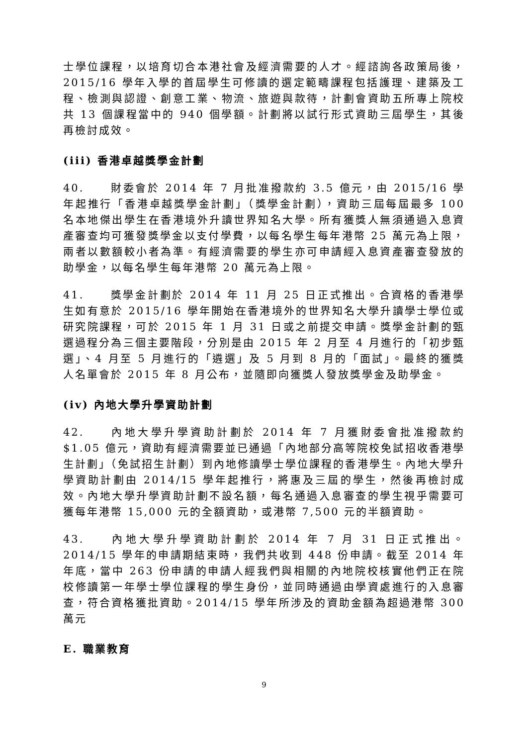士學位課程，以培育切合本港社會及經濟需要的人才。經諮詢各政策局後，2015/16 學年入學的首屆學生可修讀的選定範疇課程包括護理、建築及工程、檢測與認證、創意工業、物流、旅遊與款待，計劃會資助五所專上院校共 13 個課程當中的 940 個學額。計劃將以試行形式資助三屆學生，其後再檢討成效。
(iii) 香港卓越獎學金計劃
40. 財委會於 2014 年 7 月批准撥款約 3.5 億元，由 2015/16 學年起推行「香港卓越獎學金計劃」（獎學金計劃），資助三屆每屆最多 100 名本地傑出學生在香港境外升讀世界知名大學。所有獲獎人無須通過入息資產審查均可獲發獎學金以支付學費，以每名學生每年港幣 25 萬元為上限，兩者以數額較小者為準。有經濟需要的學生亦可申請經入息資產審查發放的助學金，以每名學生每年港幣 20 萬元為上限。
41. 獎學金計劃於 2014 年 11 月 25 日正式推出。合資格的香港學生如有意於 2015/16 學年開始在香港境外的世界知名大學升讀學士學位或研究院課程，可於 2015 年 1 月 31 日或之前提交申請。獎學金計劃的甄選過程分為三個主要階段，分別是由 2015 年 2 月至 4 月進行的「初步甄選」、4 月至 5 月進行的「遴選」及 5 月到 8 月的「面試」。最終的獲獎人名單會於 2015 年 8 月公布，並隨即向獲獎人發放獎學金及助學金。
(iv) 內地大學升學資助計劃
42. 內地大學升學資助計劃於 2014 年 7 月獲財委會批准撥款約 $1.05 億元，資助有經濟需要並已通過「內地部分高等院校免試招收香港學生計劃」（免試招生計劃）到內地修讀學士學位課程的香港學生。內地大學升學資助計劃由 2014/15 學年起推行，將惠及三屆的學生，然後再檢討成效。內地大學升學資助計劃不設名額，每名通過入息審查的學生視乎需要可獲每年港幣 15,000 元的全額資助，或港幣 7,500 元的半額資助。
43. 內地大學升學資助計劃於 2014 年 7 月 31 日正式推出。2014/15 學年的申請期結束時，我們共收到 448 份申請。截至 2014 年年底，當中 263 份申請的申請人經我們與相關的內地院校核實他們正在院校修讀第一年學士學位課程的學生身份，並同時通過由學資處進行的入息審查，符合資格獲批資助。2014/15 學年所涉及的資助金額為超過港幣 300 萬元
E. 職業教育
9